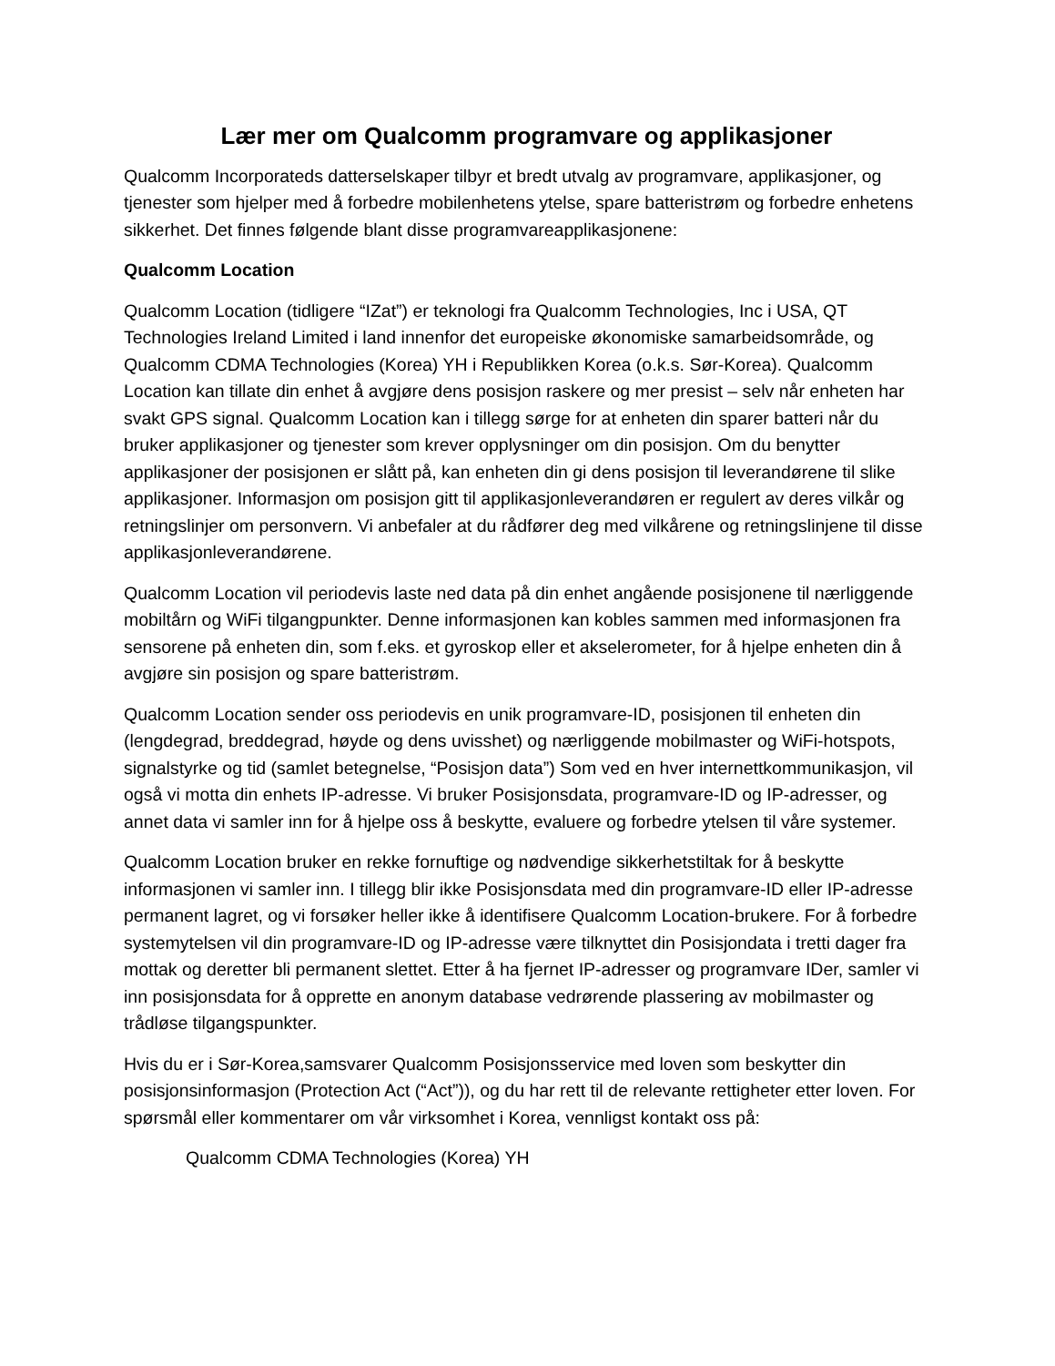Lær mer om Qualcomm programvare og applikasjoner
Qualcomm Incorporateds datterselskaper tilbyr et bredt utvalg av programvare, applikasjoner, og tjenester som hjelper med å forbedre mobilenhetens ytelse, spare batteristrøm og forbedre enhetens sikkerhet. Det finnes følgende blant disse programvareapplikasjonene:
Qualcomm Location
Qualcomm Location (tidligere “IZat”) er teknologi fra Qualcomm Technologies, Inc i USA, QT Technologies Ireland Limited i land innenfor det europeiske økonomiske samarbeidsområde, og Qualcomm CDMA Technologies (Korea) YH i Republikken Korea (o.k.s. Sør-Korea). Qualcomm Location kan tillate din enhet å avgjøre dens posisjon raskere og mer presist – selv når enheten har svakt GPS signal. Qualcomm Location kan i tillegg sørge for at enheten din sparer batteri når du bruker applikasjoner og tjenester som krever opplysninger om din posisjon. Om du benytter applikasjoner der posisjonen er slått på, kan enheten din gi dens posisjon til leverandørene til slike applikasjoner. Informasjon om posisjon gitt til applikasjonleverandøren er regulert av deres vilkår og retningslinjer om personvern. Vi anbefaler at du rådfører deg med vilkårene og retningslinjene til disse applikasjonleverandørene.
Qualcomm Location vil periodevis laste ned data på din enhet angående posisjonene til nærliggende mobiltårn og WiFi tilgangpunkter. Denne informasjonen kan kobles sammen med informasjonen fra sensorene på enheten din, som f.eks. et gyroskop eller et akselerometer, for å hjelpe enheten din å avgjøre sin posisjon og spare batteristrøm.
Qualcomm Location sender oss periodevis en unik programvare-ID, posisjonen til enheten din (lengdegrad, breddegrad, høyde og dens uvisshet) og nærliggende mobilmaster og WiFi-hotspots, signalstyrke og tid (samlet betegnelse, “Posisjon data”) Som ved en hver internettkommunikasjon, vil også vi motta din enhets IP-adresse. Vi bruker Posisjonsdata, programvare-ID og IP-adresser, og annet data vi samler inn for å hjelpe oss å beskytte, evaluere og forbedre ytelsen til våre systemer.
Qualcomm Location bruker en rekke fornuftige og nødvendige sikkerhetstiltak for å beskytte informasjonen vi samler inn. I tillegg blir ikke Posisjonsdata med din programvare-ID eller IP-adresse permanent lagret, og vi forsøker heller ikke å identifisere Qualcomm Location-brukere. For å forbedre systemytelsen vil din programvare-ID og IP-adresse være tilknyttet din Posisjondata i tretti dager fra mottak og deretter bli permanent slettet. Etter å ha fjernet IP-adresser og programvare IDer, samler vi inn posisjonsdata for å opprette en anonym database vedrørende plassering av mobilmaster og trådløse tilgangspunkter.
Hvis du er i Sør-Korea,samsvarer Qualcomm Posisjonsservice med loven som beskytter din posisjonsinformasjon (Protection Act (“Act”)), og du har rett til de relevante rettigheter etter loven. For spørsmål eller kommentarer om vår virksomhet i Korea, vennligst kontakt oss på:
Qualcomm CDMA Technologies (Korea) YH